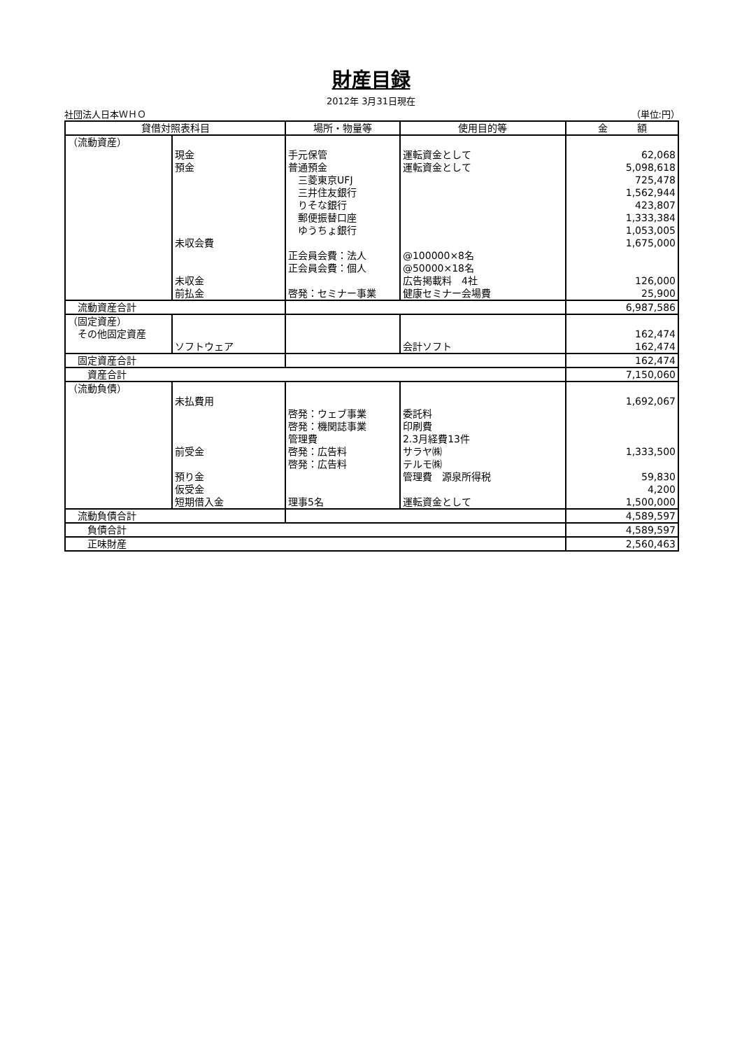財産目録
2012年 3月31日現在
社団法人日本ＷＨＯ （単位:円）
| 貸借対照表科目 | | 場所・物量等 | 使用目的等 | 金 額 |
| --- | --- | --- | --- | --- |
| （流動資産） | | | | |
| | 現金 | 手元保管 | 運転資金として | 62,068 |
| | 預金 | 普通預金 | 運転資金として | 5,098,618 |
| | | 三菱東京UFJ | | 725,478 |
| | | 三井住友銀行 | | 1,562,944 |
| | | りそな銀行 | | 423,807 |
| | | 郵便振替口座 | | 1,333,384 |
| | | ゆうちょ銀行 | | 1,053,005 |
| | 未収会費 | | | 1,675,000 |
| | | 正会員会費：法人 | @100000×8名 | |
| | | 正会員会費：個人 | @50000×18名 | |
| | 未収金 | | 広告掲載料 4社 | 126,000 |
| | 前払金 | 啓発：セミナー事業 | 健康セミナー会場費 | 25,900 |
| 流動資産合計 | | | | 6,987,586 |
| （固定資産） | | | | |
| その他固定資産 | | | | 162,474 |
| | ソフトウェア | | 会計ソフト | 162,474 |
| 固定資産合計 | | | | 162,474 |
| 資産合計 | | | | 7,150,060 |
| （流動負債） | | | | |
| | 未払費用 | | | 1,692,067 |
| | | 啓発：ウェブ事業 | 委託料 | |
| | | 啓発：機関誌事業 | 印刷費 | |
| | | 管理費 | 2.3月経費13件 | |
| | 前受金 | 啓発：広告料 | サラヤ㈱ | 1,333,500 |
| | | 啓発：広告料 | テルモ㈱ | |
| | 預り金 | | 管理費 源泉所得税 | 59,830 |
| | 仮受金 | | | 4,200 |
| | 短期借入金 | 理事5名 | 運転資金として | 1,500,000 |
| 流動負債合計 | | | | 4,589,597 |
| 負債合計 | | | | 4,589,597 |
| 正味財産 | | | | 2,560,463 |